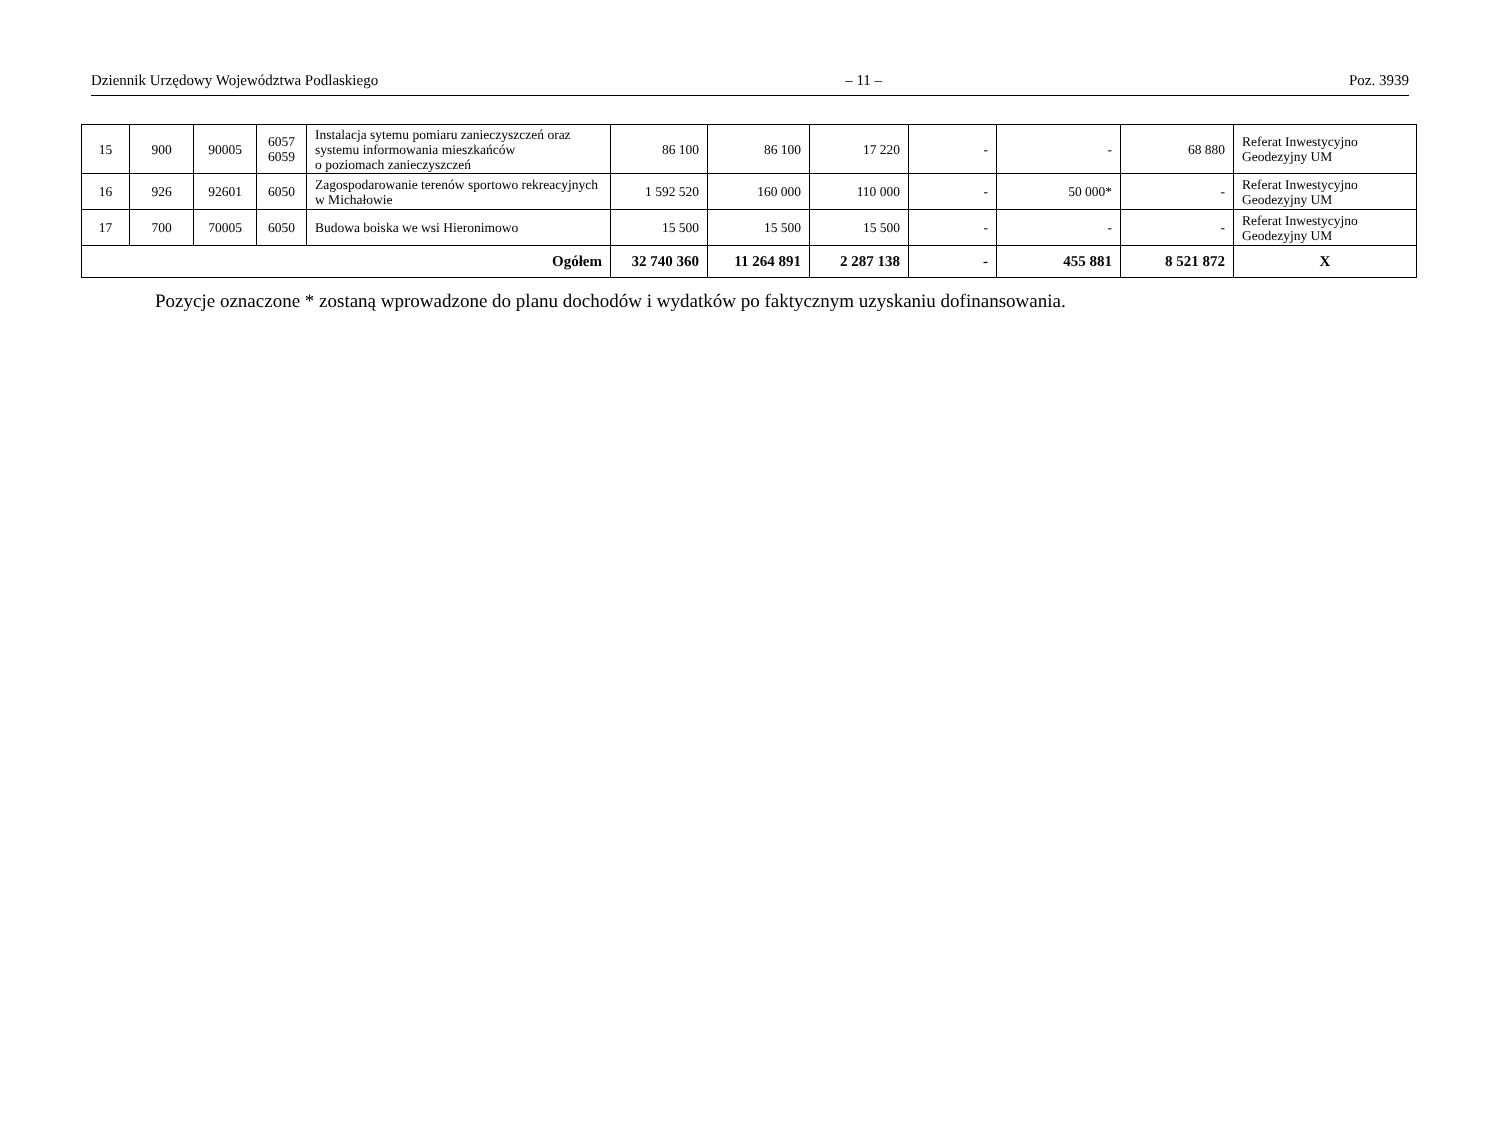Dziennik Urzędowy Województwa Podlaskiego – 11 – Poz. 3939
| 15 | 900 | 90005 | 6057 6059 | Instalacja sytemu pomiaru zanieczyszczeń oraz systemu informowania mieszkańców o poziomach zanieczyszczeń | 86 100 | 86 100 | 17 220 | - | - | 68 880 | Referat Inwestycyjno Geodezyjny UM |
| 16 | 926 | 92601 | 6050 | Zagospodarowanie terenów sportowo rekreacyjnych w Michałowie | 1 592 520 | 160 000 | 110 000 | - | 50 000* | - | Referat Inwestycyjno Geodezyjny UM |
| 17 | 700 | 70005 | 6050 | Budowa boiska we wsi Hieronimowo | 15 500 | 15 500 | 15 500 | - | - | - | Referat Inwestycyjno Geodezyjny UM |
| Ogółem | | | | | 32 740 360 | 11 264 891 | 2 287 138 | - | 455 881 | 8 521 872 | X |
Pozycje oznaczone * zostaną wprowadzone do planu dochodów i wydatków po faktycznym uzyskaniu dofinansowania.